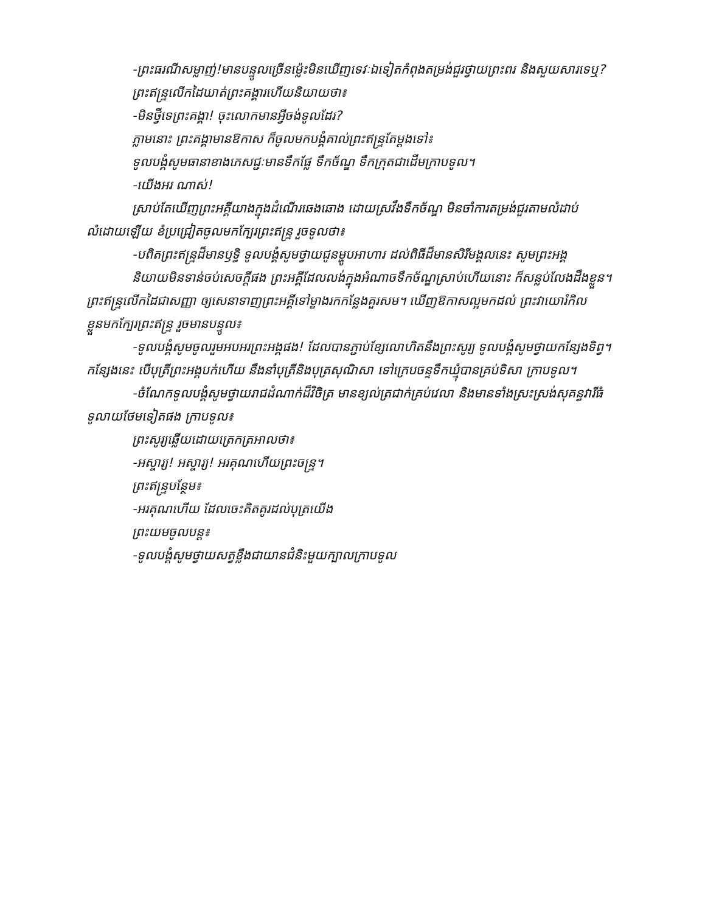-ព្រះធរណីសម្លាញ់!មានបន្ទូលច្រើនម្ល៉េះមិនឃើញទេវៈឯទៀតកំពុងតម្រង់ជួរថ្វាយព្រះពរ និងសួយសារទេឬ?
ព្រះឥន្ទ្រលើកដៃឃាត់ព្រះគង្គារហើយនិយាយថា៖
-មិនថ្វីទេព្រះគង្គា! ចុះលោកមានអ្វីចង់ទូលដែរ?
ភ្លាមនោះ ព្រះគង្គាមានឱកាស ក៏ចូលមកបង្គំគាល់ព្រះឥន្ទ្រតែម្ដងទៅ៖
ទូលបង្គំសូមធានាខាងភេសជ្ជៈមានទឹកផ្លែ ទឹកច័ណ្ឌ ទឹកក្រុតជាដើមក្រាបទូល។
-យើងអរ ណាស់!
ស្រាប់តែឃើញព្រះអគ្គីយាងក្នុងដំណើរឆេងឆោង ដោយស្រវឹងទឹកច័ណ្ឌ មិនចាំការតម្រង់ជួរតាមលំដាប់លំដោយឡើយ ខំប្រជ្រៀតចូលមកក្បែរព្រះឥន្ទ្រ រួចទូលថា៖
-បពិតព្រះឥន្ទ្រដ៏មានឫទ្ធិ ទូលបង្គំសូមថ្វាយជូនម្ហូបអាហារ ដល់ពិធីដ៏មានសិរីមង្គលនេះ សូមព្រះអង្គ
និយាយមិនទាន់ចប់សេចក្ដីផង ព្រះអគ្គីដែលលង់ក្នុងអំណាចទឹកច័ណ្ឌស្រាប់ហើយនោះ ក៏សន្លប់លែងដឹងខ្លួន។ ព្រះឥន្ទ្រលើកដៃជាសញ្ញា ឲ្យសេនាទាញព្រះអគ្គីទៅម្ខាងរកកន្លែងគួរសម។ ឃើញឱកាសល្អមកដល់ ព្រះវាយោរំកិលខ្លួនមកក្បែរព្រះឥន្ទ្រ រួចមានបន្ទូល៖
-ទូលបង្គំសូមចូលរួមអបអរព្រះអង្គផង! ដែលបានភ្ជាប់ខ្សែលោហិតនឹងព្រះសូរ្យ ទូលបង្គំសូមថ្វាយកន្សែងទិព្វ។ កន្សែងនេះ បើបុត្រីព្រះអង្គបក់ហើយ នឹងនាំបុត្រីនិងបុត្រសុណិសា ទៅក្រេបចន្ទទឹកឃ្មុំបានគ្រប់ទិសា ក្រាបទូល។
-ចំណែកទូលបង្គំសូមថ្វាយរាជដំណាក់ដ៏វិចិត្រ មានខ្យល់ត្រជាក់គ្រប់វេលា និងមានទាំងស្រះស្រង់សុគន្ធវារីធំទូលាយថែមទៀតផង ក្រាបទូល៖
ព្រះសូរ្យឆ្លើយដោយត្រេកត្រអាលថា៖
-អស្ចារ្យ! អស្ចារ្យ! អរគុណហើយព្រះចន្ទ្រ។
ព្រះឥន្ទ្របន្ថែម៖
-អរគុណហើយ ដែលចេះគិតគូរដល់បុត្រយើង
ព្រះយមចូលបន្ត៖
-ទូលបង្គំសូមថ្វាយសត្វខ្លឹងជាយានជំនិះមួយក្បាលក្រាបទូល